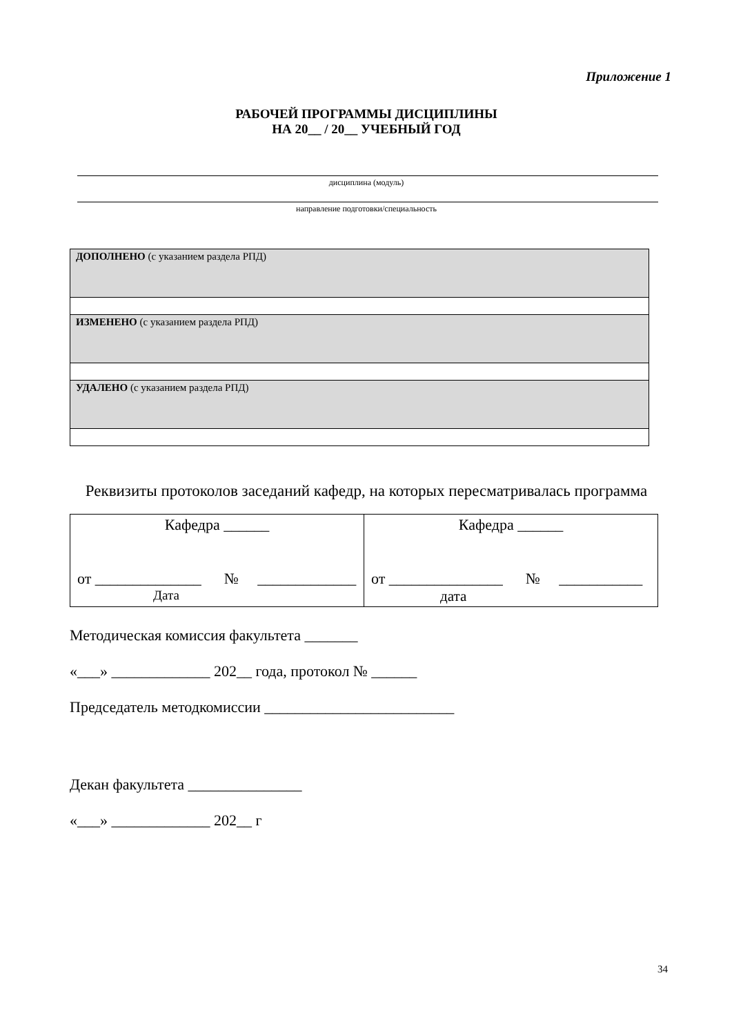Приложение 1
РАБОЧЕЙ ПРОГРАММЫ ДИСЦИПЛИНЫ
НА 20__ / 20__ УЧЕБНЫЙ ГОД
дисциплина (модуль)
направление подготовки/специальность
| ДОПОЛНЕНО (с указанием раздела РПД) |
| ИЗМЕНЕНО (с указанием раздела РПД) |
| УДАЛЕНО (с указанием раздела РПД) |
Реквизиты протоколов заседаний кафедр, на которых пересматривалась программа
| Кафедра ______ от ______________ № _____________ Дата | Кафедра ______ от _______________ № ___________ дата |
Методическая комиссия факультета _______
«___» _____________ 202__ года, протокол № ______
Председатель методкомиссии _________________________
Декан факультета _______________
«___» _____________ 202__ г
34